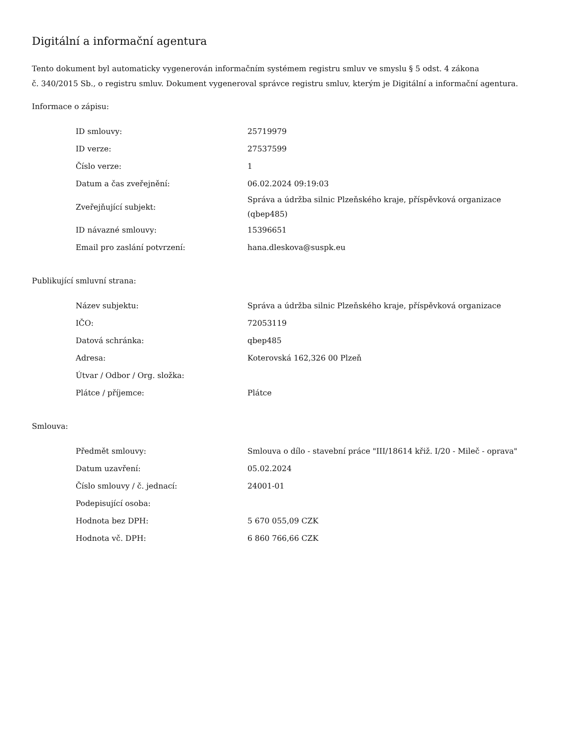Digitální a informační agentura
Tento dokument byl automaticky vygenerován informačním systémem registru smluv ve smyslu § 5 odst. 4 zákona
č. 340/2015 Sb., o registru smluv. Dokument vygeneroval správce registru smluv, kterým je Digitální a informační agentura.
Informace o zápisu:
| ID smlouvy: | 25719979 |
| ID verze: | 27537599 |
| Číslo verze: | 1 |
| Datum a čas zveřejnění: | 06.02.2024 09:19:03 |
| Zveřejňující subjekt: | Správa a údržba silnic Plzeňského kraje, příspěvková organizace (qbep485) |
| ID návazné smlouvy: | 15396651 |
| Email pro zaslání potvrzení: | hana.dleskova@suspk.eu |
Publikující smluvní strana:
| Název subjektu: | Správa a údržba silnic Plzeňského kraje, příspěvková organizace |
| IČO: | 72053119 |
| Datová schránka: | qbep485 |
| Adresa: | Koterovská 162,326 00 Plzeň |
| Útvar / Odbor / Org. složka: | |
| Plátce / příjemce: | Plátce |
Smlouva:
| Předmět smlouvy: | Smlouva o dílo - stavební práce "III/18614 křiž. I/20 - Mileč - oprava" |
| Datum uzavření: | 05.02.2024 |
| Číslo smlouvy / č. jednací: | 24001-01 |
| Podepisující osoba: | |
| Hodnota bez DPH: | 5 670 055,09 CZK |
| Hodnota vč. DPH: | 6 860 766,66 CZK |